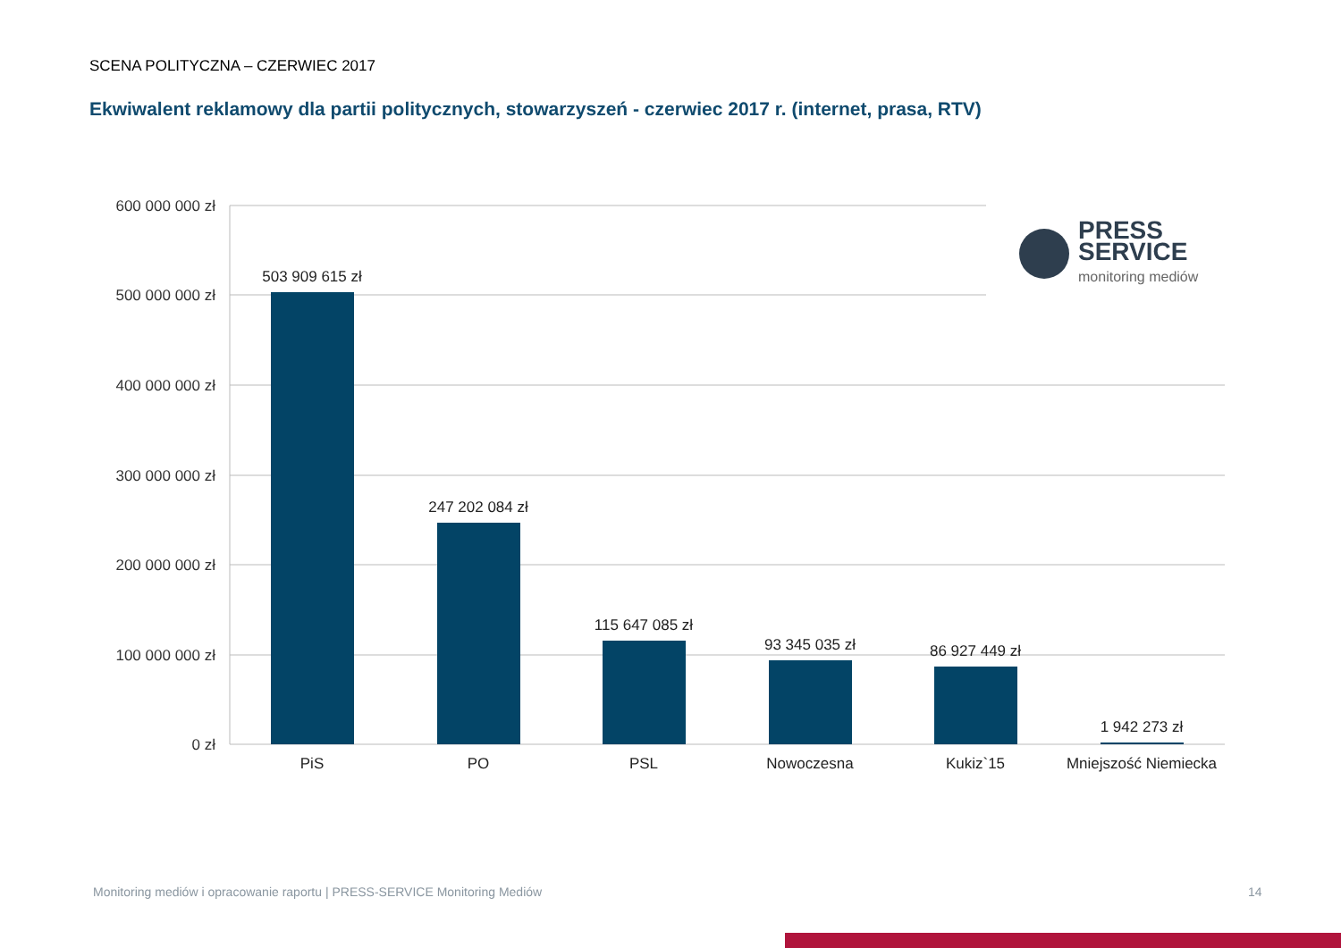SCENA POLITYCZNA – CZERWIEC 2017
Ekwiwalent reklamowy dla partii politycznych, stowarzyszeń - czerwiec 2017 r. (internet, prasa, RTV)
600 000 000 zł
500 000 000 zł
400 000 000 zł
300 000 000 zł
200 000 000 zł
100 000 000 zł
0 zł
503 909 615 zł
247 202 084 zł
115 647 085 zł
93 345 035 zł
86 927 449 zł
1 942 273 zł
PiS
PO
PSL
Nowoczesna
Kukiz`15
Mniejszość Niemiecka
PRESS
SERVICE
monitoring mediów
Monitoring mediów i opracowanie raportu | PRESS-SERVICE Monitoring Mediów
14